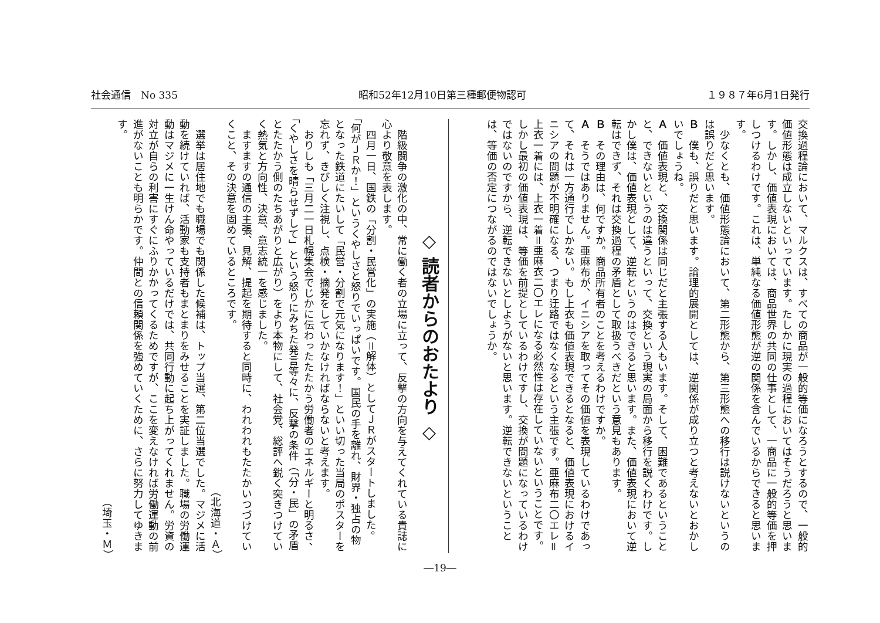社会通信　No 335 昭和52年12月10日第三種郵便物認可 １９８７年6月1日発行
交換過程論において、マルクスは、すべての商品が一般的等価になろうとするので、一般的価値形態は成立しないといっています。たしかに現実の過程においてはそうだろうと思います。しかし、価値表現においては、商品世界の共同の仕事として、一商品に一般的等価を押しつけるわけです。これは、単純なる価値形態が逆の関係を含んでいるからできると思います。
　少なくとも、価値形態論において、第二形態から、第三形態への移行は説けないというのは誤りだと思います。
Ｂ　僕も、誤りだと思います。論理的展開としては、逆関係が成り立つと考えないとおかしいでしょうね。
Ａ　価値表現と、交換関係は同じだと主張する人もいます。そして、困難であるということと、できないというのは違うといって、交換という現実の局面から移行を説くわけです。しかし僕は、価値表現として、逆転というのはできると思います。また、価値表現において逆転はできず、それは交換過程の矛盾として取扱うべきだという意見もあります。
Ｂ　その理由は、何ですか。商品所有者のことを考えるわけですか。
Ａ　そうではありません。亜麻布が、イニシアを取ってその価値を表現しているわけであって、それは一方通行でしかない。もし上衣も価値表現できるとなると、価値表現におけるイニシアの問題が不明確になる、つまり迂路ではなくなるという主張です。亜麻布二〇エレ＝上衣一着には、上衣一着＝亜麻衣二〇エレになる必然性は存在していないということです。しかし最初の価値表現は、等価を前提としているわけですし、交換が問題になっているわけではないのですから、逆転できないとしようがないと思います。逆転できないということは、等価の否定につながるのではないでしょうか。
◇ 読者からのおたより ◇
　階級闘争の激化の中、常に働く者の立場に立って、反撃の方向を与えてくれている貴誌に心より敬意を表します。
　四月一日、国鉄の「分割・民営化」の実施（＝解体）としてＪＲがスタートしました。「何がＪＲか！」というくやしさと怒りでいっぱいです。国民の手を離れ、財界・独占の物となった鉄道にたいして「民営・分割で元気になります！」といい切った当局のポスターを忘れず、きびしく注視し、点検・摘発をしていかなければならないと考えます。
　おりしも「三月二一日札幌集会でじかに伝わったたたかう労働者のエネルギーと明るさ、「くやしさを晴らせずして」という怒りにみちた発言等々に、反撃の条件（「分・民」の矛盾とたたかう側のたちあがりと広がり）をより本物にして、社会党、総評へ鋭く突きつけていく熱気と方向性、決意、意志統一を感じました。
　ますますの通信の主張、見解、提起を期待すると同時に、われわれもたたかいつづけていくこと、その決意を固めているところです。
（北海道・Ａ）
　選挙は居住地でも職場でも関係した候補は、トップ当選、第二位当選でした。マジメに活動を続けていれば、活動家も支持者もまとまりをみせることを実証しました。職場の労働運動はマジメに一生けん命やっているだけでは、共同行動に起ち上がってくれません。労資の対立が自らの利害にすぐにふりかかってくるためですが、ここを変えなければ労働運動の前進がないことも明らかです。仲間との信頼関係を強めていくために、さらに努力してゆきます。
（埼玉・Ｍ）
―19―